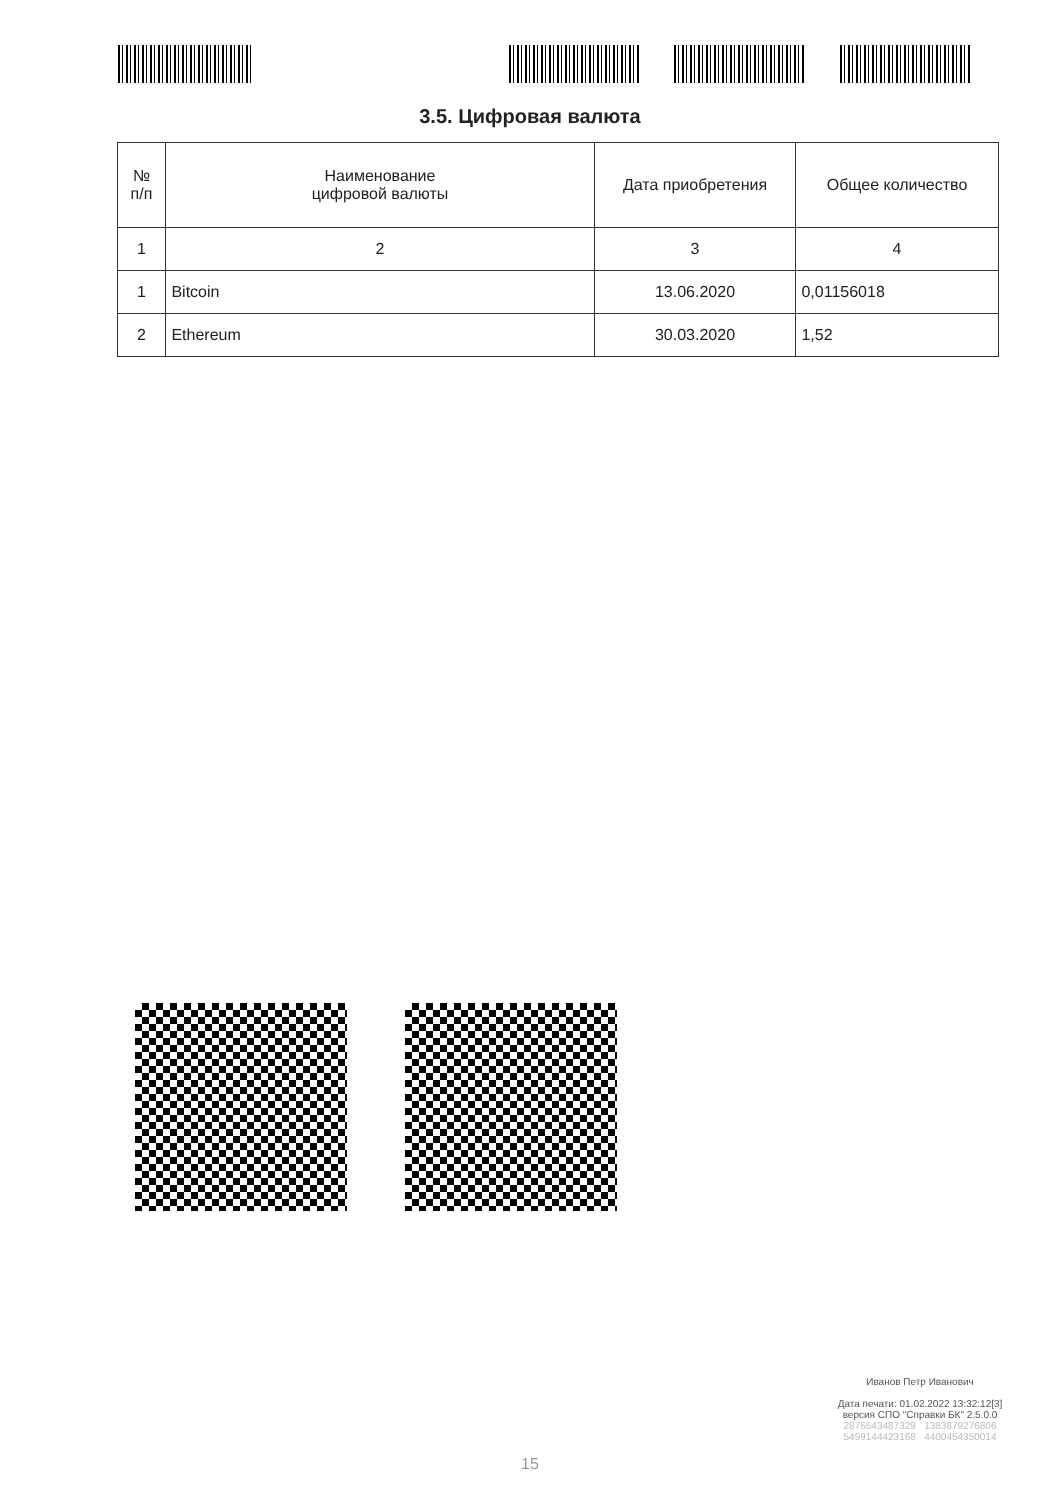3.5. Цифровая валюта
| № п/п | Наименование цифровой валюты | Дата приобретения | Общее количество |
| --- | --- | --- | --- |
| 1 | 2 | 3 | 4 |
| 1 | Bitcoin | 13.06.2020 | 0,01156018 |
| 2 | Ethereum | 30.03.2020 | 1,52 |
Иванов Петр Иванович
Дата печати: 01.02.2022 13:32:12[3]
версия СПО "Справки БК" 2.5.0.0
2876543487329 1383879276806
5499144423168 4400454350014
15